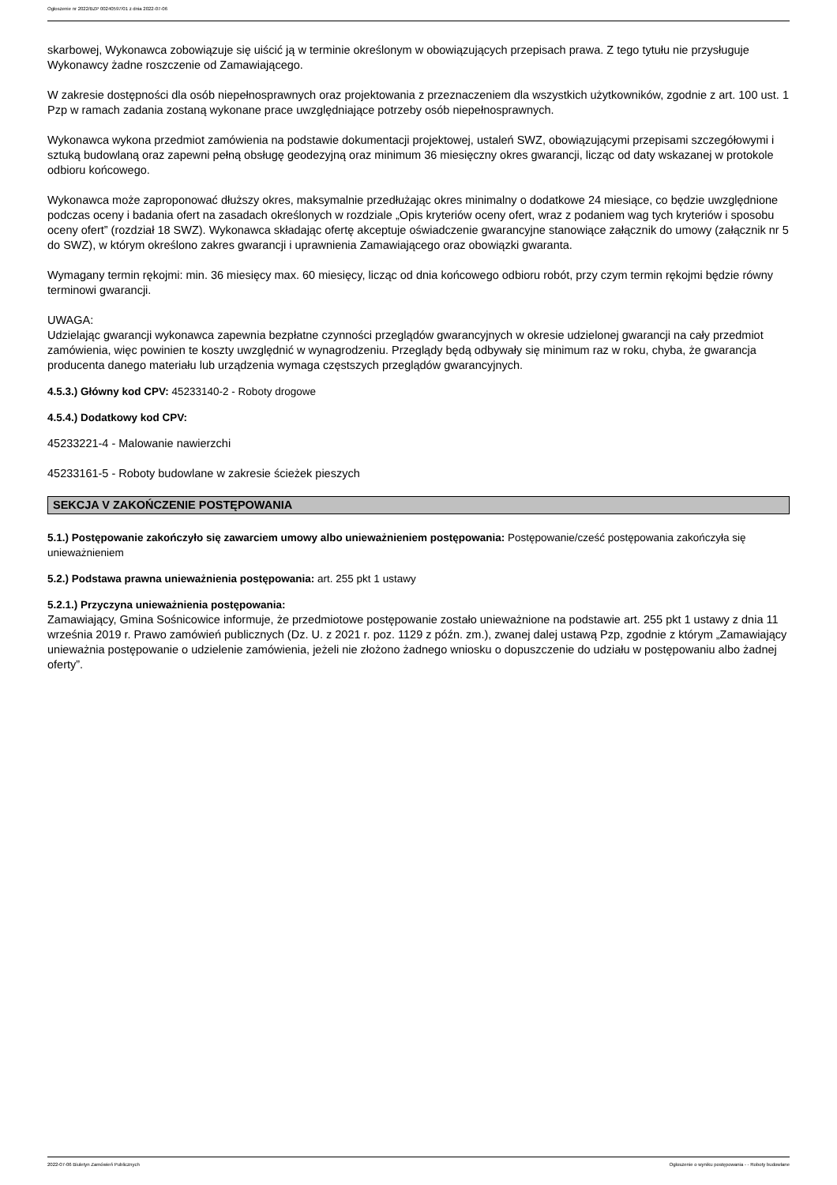Ogłoszenie nr 2022/BZP 00240597/01 z dnia 2022-07-06
skarbowej, Wykonawca zobowiązuje się uiścić ją w terminie określonym w obowiązujących przepisach prawa. Z tego tytułu nie przysługuje Wykonawcy żadne roszczenie od Zamawiającego.
W zakresie dostępności dla osób niepełnosprawnych oraz projektowania z przeznaczeniem dla wszystkich użytkowników, zgodnie z art. 100 ust. 1 Pzp w ramach zadania zostaną wykonane prace uwzględniające potrzeby osób niepełnosprawnych.
Wykonawca wykona przedmiot zamówienia na podstawie dokumentacji projektowej, ustaleń SWZ, obowiązującymi przepisami szczegółowymi i sztuką budowlaną oraz zapewni pełną obsługę geodezyjną oraz minimum 36 miesięczny okres gwarancji, licząc od daty wskazanej w protokole odbioru końcowego.
Wykonawca może zaproponować dłuższy okres, maksymalnie przedłużając okres minimalny o dodatkowe 24 miesiące, co będzie uwzględnione podczas oceny i badania ofert na zasadach określonych w rozdziale „Opis kryteriów oceny ofert, wraz z podaniem wag tych kryteriów i sposobu oceny ofert” (rozdział 18 SWZ). Wykonawca składając ofertę akceptuje oświadczenie gwarancyjne stanowiące załącznik do umowy (załącznik nr 5 do SWZ), w którym określono zakres gwarancji i uprawnienia Zamawiającego oraz obowiązki gwaranta.
Wymagany termin rękojmi: min. 36 miesięcy max. 60 miesięcy, licząc od dnia końcowego odbioru robót, przy czym termin rękojmi będzie równy terminowi gwarancji.
UWAGA:
Udzielając gwarancji wykonawca zapewnia bezpłatne czynności przeglądów gwarancyjnych w okresie udzielonej gwarancji na cały przedmiot zamówienia, więc powinien te koszty uwzględnić w wynagrodzeniu. Przeglądy będą odbywały się minimum raz w roku, chyba, że gwarancja producenta danego materiału lub urządzenia wymaga częstszych przeglądów gwarancyjnych.
4.5.3.) Główny kod CPV: 45233140-2 - Roboty drogowe
4.5.4.) Dodatkowy kod CPV:
45233221-4 - Malowanie nawierzchi
45233161-5 - Roboty budowlane w zakresie ścieżek pieszych
SEKCJA V ZAKOŃCZENIE POSTĘPOWANIA
5.1.) Postępowanie zakończyło się zawarciem umowy albo unieważnieniem postępowania: Postępowanie/cześć postępowania zakończyła się unieważnieniem
5.2.) Podstawa prawna unieważnienia postępowania: art. 255 pkt 1 ustawy
5.2.1.) Przyczyna unieważnienia postępowania:
Zamawiający, Gmina Sośnicowice informuje, że przedmiotowe postępowanie zostało unieważnione na podstawie art. 255 pkt 1 ustawy z dnia 11 września 2019 r. Prawo zamówień publicznych (Dz. U. z 2021 r. poz. 1129 z późn. zm.), zwanej dalej ustawą Pzp, zgodnie z którym „Zamawiający unieważnia postępowanie o udzielenie zamówienia, jeżeli nie złożono żadnego wniosku o dopuszczenie do udziału w postępowaniu albo żadnej oferty”.
2022-07-06 Biuletyn Zamówień Publicznych Ogłoszenie o wyniku postępowania - - Roboty budowlane